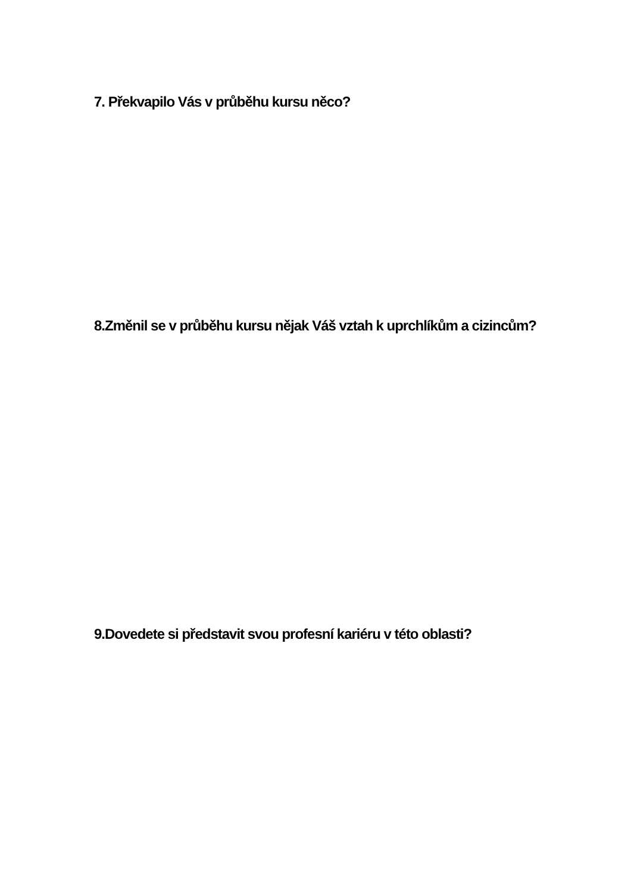7. Překvapilo Vás v průběhu kursu něco?
8.Změnil se v průběhu kursu nějak Váš vztah k uprchlíkům a cizincům?
9.Dovedete si představit svou profesní kariéru v této oblasti?